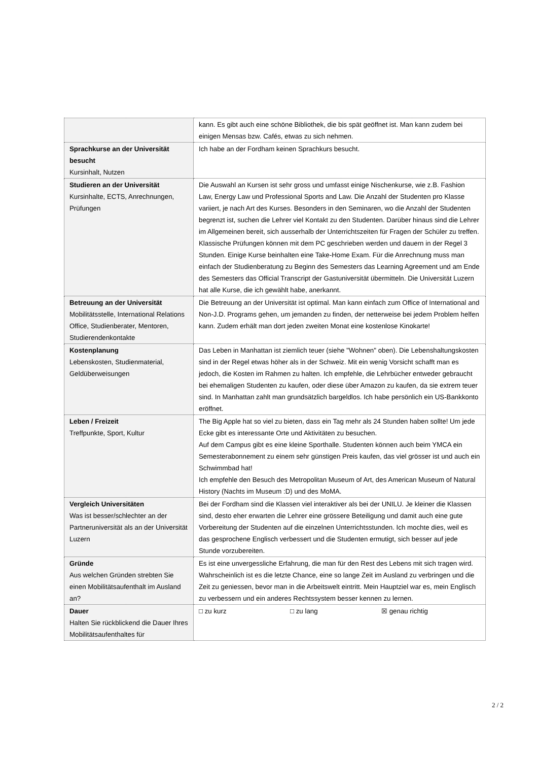| | kann. Es gibt auch eine schöne Bibliothek, die bis spät geöffnet ist. Man kann zudem bei einigen Mensas bzw. Cafés, etwas zu sich nehmen. |
| Sprachkurse an der Universität besucht Kursinhalt, Nutzen | Ich habe an der Fordham keinen Sprachkurs besucht. |
| Studieren an der Universität Kursinhalte, ECTS, Anrechnungen, Prüfungen | Die Auswahl an Kursen ist sehr gross und umfasst einige Nischenkurse, wie z.B. Fashion Law, Energy Law und Professional Sports and Law. Die Anzahl der Studenten pro Klasse variiert, je nach Art des Kurses. Besonders in den Seminaren, wo die Anzahl der Studenten begrenzt ist, suchen die Lehrer viel Kontakt zu den Studenten. Darüber hinaus sind die Lehrer im Allgemeinen bereit, sich ausserhalb der Unterrichtszeiten für Fragen der Schüler zu treffen. Klassische Prüfungen können mit dem PC geschrieben werden und dauern in der Regel 3 Stunden. Einige Kurse beinhalten eine Take-Home Exam. Für die Anrechnung muss man einfach der Studienberatung zu Beginn des Semesters das Learning Agreement und am Ende des Semesters das Official Transcript der Gastuniversität übermitteln. Die Universität Luzern hat alle Kurse, die ich gewählt habe, anerkannt. |
| Betreuung an der Universität Mobilitätsstelle, International Relations Office, Studienberater, Mentoren, Studierendenkontakte | Die Betreuung an der Universität ist optimal. Man kann einfach zum Office of International and Non-J.D. Programs gehen, um jemanden zu finden, der netterweise bei jedem Problem helfen kann. Zudem erhält man dort jeden zweiten Monat eine kostenlose Kinokarte! |
| Kostenplanung Lebenskosten, Studienmaterial, Geldüberweisungen | Das Leben in Manhattan ist ziemlich teuer (siehe "Wohnen" oben). Die Lebenshaltungskosten sind in der Regel etwas höher als in der Schweiz. Mit ein wenig Vorsicht schafft man es jedoch, die Kosten im Rahmen zu halten. Ich empfehle, die Lehrbücher entweder gebraucht bei ehemaligen Studenten zu kaufen, oder diese über Amazon zu kaufen, da sie extrem teuer sind. In Manhattan zahlt man grundsätzlich bargeldlos. Ich habe persönlich ein US-Bankkonto eröffnet. |
| Leben / Freizeit Treffpunkte, Sport, Kultur | The Big Apple hat so viel zu bieten, dass ein Tag mehr als 24 Stunden haben sollte! Um jede Ecke gibt es interessante Orte und Aktivitäten zu besuchen. Auf dem Campus gibt es eine kleine Sporthalle. Studenten können auch beim YMCA ein Semesterabonnement zu einem sehr günstigen Preis kaufen, das viel grösser ist und auch ein Schwimmbad hat! Ich empfehle den Besuch des Metropolitan Museum of Art, des American Museum of Natural History (Nachts im Museum :D) und des MoMA. |
| Vergleich Universitäten Was ist besser/schlechter an der Partneruniversität als an der Universität Luzern | Bei der Fordham sind die Klassen viel interaktiver als bei der UNILU. Je kleiner die Klassen sind, desto eher erwarten die Lehrer eine grössere Beteiligung und damit auch eine gute Vorbereitung der Studenten auf die einzelnen Unterrichtsstunden. Ich mochte dies, weil es das gesprochene Englisch verbessert und die Studenten ermutigt, sich besser auf jede Stunde vorzubereiten. |
| Gründe Aus welchen Gründen strebten Sie einen Mobilitätsaufenthalt im Ausland an? | Es ist eine unvergessliche Erfahrung, die man für den Rest des Lebens mit sich tragen wird. Wahrscheinlich ist es die letzte Chance, eine so lange Zeit im Ausland zu verbringen und die Zeit zu geniessen, bevor man in die Arbeitswelt eintritt. Mein Hauptziel war es, mein Englisch zu verbessern und ein anderes Rechtssystem besser kennen zu lernen. |
| Dauer Halten Sie rückblickend die Dauer Ihres Mobilitätsaufenthaltes für | □ zu kurz □ zu lang ☒ genau richtig |
2 / 2